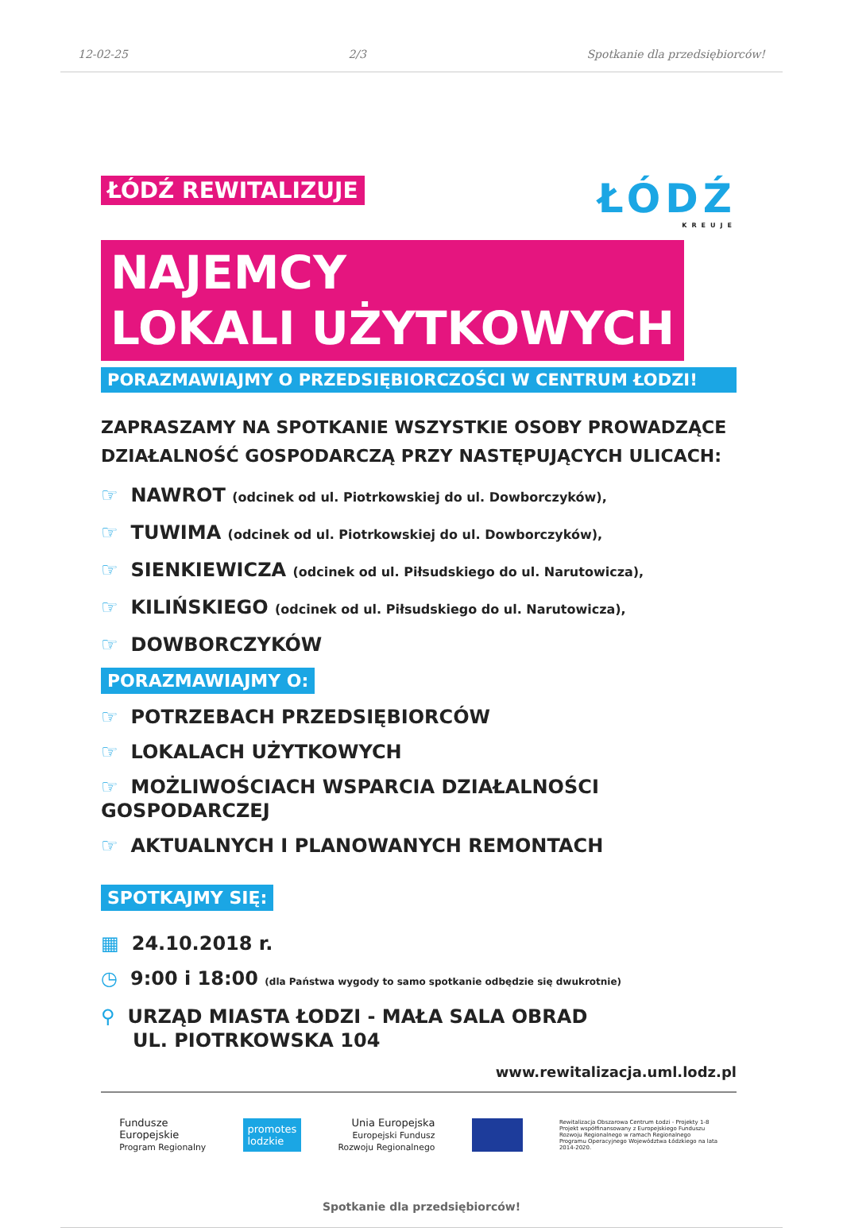12-02-25 2/3 Spotkanie dla przedsiębiorców!
ŁÓDŹ
KREUJE
ŁÓDŹ REWITALIZUJE
NAJEMCY
LOKALI UŻYTKOWYCH
PORAZMAWIAJMY O PRZEDSIĘBIORCZOŚCI W CENTRUM ŁODZI!
ZAPRASZAMY NA SPOTKANIE WSZYSTKIE OSOBY PROWADZĄCE DZIAŁALNOŚĆ GOSPODARCZĄ PRZY NASTĘPUJĄCYCH ULICACH:
☞ NAWROT (odcinek od ul. Piotrkowskiej do ul. Dowborczyków),
☞ TUWIMA (odcinek od ul. Piotrkowskiej do ul. Dowborczyków),
☞ SIENKIEWICZA (odcinek od ul. Piłsudskiego do ul. Narutowicza),
☞ KILIŃSKIEGO (odcinek od ul. Piłsudskiego do ul. Narutowicza),
☞ DOWBORCZYKÓW
PORAZMAWIAJMY O:
☞ POTRZEBACH PRZEDSIĘBIORCÓW
☞ LOKALACH UŻYTKOWYCH
☞ MOŻLIWOŚCIACH WSPARCIA DZIAŁALNOŚCI GOSPODARCZEJ
☞ AKTUALNYCH I PLANOWANYCH REMONTACH
SPOTKAJMY SIĘ:
▦ 24.10.2018 r.
◷ 9:00 i 18:00 (dla Państwa wygody to samo spotkanie odbędzie się dwukrotnie)
⚲ URZĄD MIASTA ŁODZI - MAŁA SALA OBRAD
UL. PIOTRKOWSKA 104
www.rewitalizacja.uml.lodz.pl
Fundusze
Europejskie
Program Regionalny
promotes
lodzkie
Unia Europejska
Europejski Fundusz
Rozwoju Regionalnego
Rewitalizacja Obszarowa Centrum Łodzi - Projekty 1-8 Projekt współfinansowany z Europejskiego Funduszu Rozwoju Regionalnego w ramach Regionalnego Programu Operacyjnego Województwa Łódzkiego na lata 2014-2020.
Spotkanie dla przedsiębiorców!